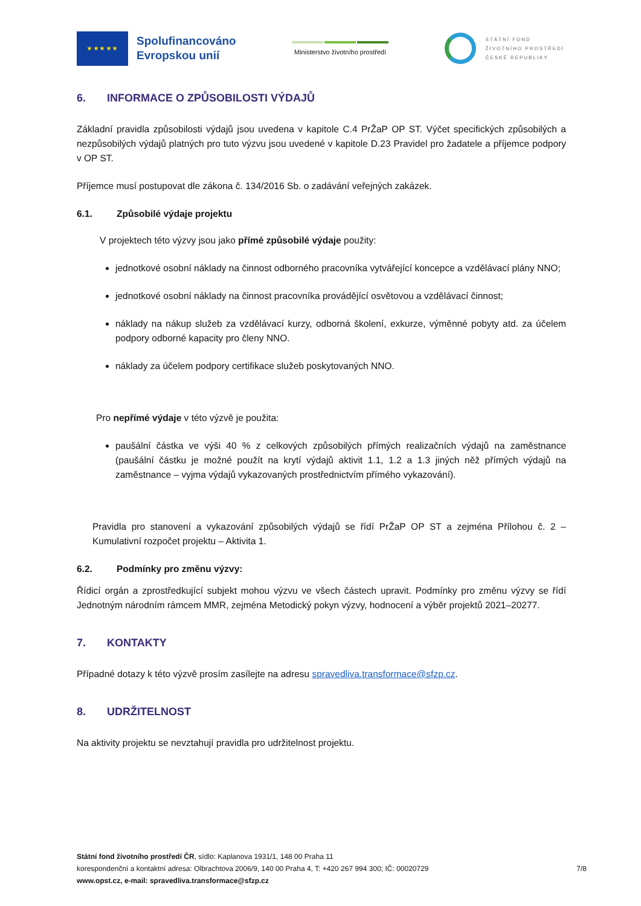★ ★ ★ ★ ★
Spolufinancováno
Evropskou unií
Ministerstvo životního prostředí
STÁTNÍ FOND
ŽIVOTNÍHO PROSTŘEDÍ
ČESKÉ REPUBLIKY
6. INFORMACE O ZPŮSOBILOSTI VÝDAJŮ
Základní pravidla způsobilosti výdajů jsou uvedena v kapitole C.4 PrŽaP OP ST. Výčet specifických způsobilých a nezpůsobilých výdajů platných pro tuto výzvu jsou uvedené v kapitole D.23 Pravidel pro žadatele a příjemce podpory v OP ST.
Příjemce musí postupovat dle zákona č. 134/2016 Sb. o zadávání veřejných zakázek.
6.1. Způsobilé výdaje projektu
V projektech této výzvy jsou jako přímé způsobilé výdaje použity:
jednotkové osobní náklady na činnost odborného pracovníka vytvářející koncepce a vzdělávací plány NNO;
jednotkové osobní náklady na činnost pracovníka provádějící osvětovou a vzdělávací činnost;
náklady na nákup služeb za vzdělávací kurzy, odborná školení, exkurze, výměnné pobyty atd. za účelem podpory odborné kapacity pro členy NNO.
náklady za účelem podpory certifikace služeb poskytovaných NNO.
Pro nepřímé výdaje v této výzvě je použita:
paušální částka ve výši 40 % z celkových způsobilých přímých realizačních výdajů na zaměstnance (paušální částku je možné použít na krytí výdajů aktivit 1.1, 1.2 a 1.3 jiných něž přímých výdajů na zaměstnance – vyjma výdajů vykazovaných prostřednictvím přímého vykazování).
Pravidla pro stanovení a vykazování způsobilých výdajů se řídí PrŽaP OP ST a zejména Přílohou č. 2 – Kumulativní rozpočet projektu – Aktivita 1.
6.2. Podmínky pro změnu výzvy:
Řídicí orgán a zprostředkující subjekt mohou výzvu ve všech částech upravit. Podmínky pro změnu výzvy se řídí Jednotným národním rámcem MMR, zejména Metodický pokyn výzvy, hodnocení a výběr projektů 2021–20277.
7. KONTAKTY
Případné dotazy k této výzvě prosím zasílejte na adresu spravedliva.transformace@sfzp.cz.
8. UDRŽITELNOST
Na aktivity projektu se nevztahují pravidla pro udržitelnost projektu.
Státní fond životního prostředí ČR, sídlo: Kaplanova 1931/1, 148 00 Praha 11
korespondenční a kontaktní adresa: Olbrachtova 2006/9, 140 00 Praha 4, T: +420 267 994 300; IČ: 00020729
7/8
www.opst.cz, e-mail: spravedliva.transformace@sfzp.cz